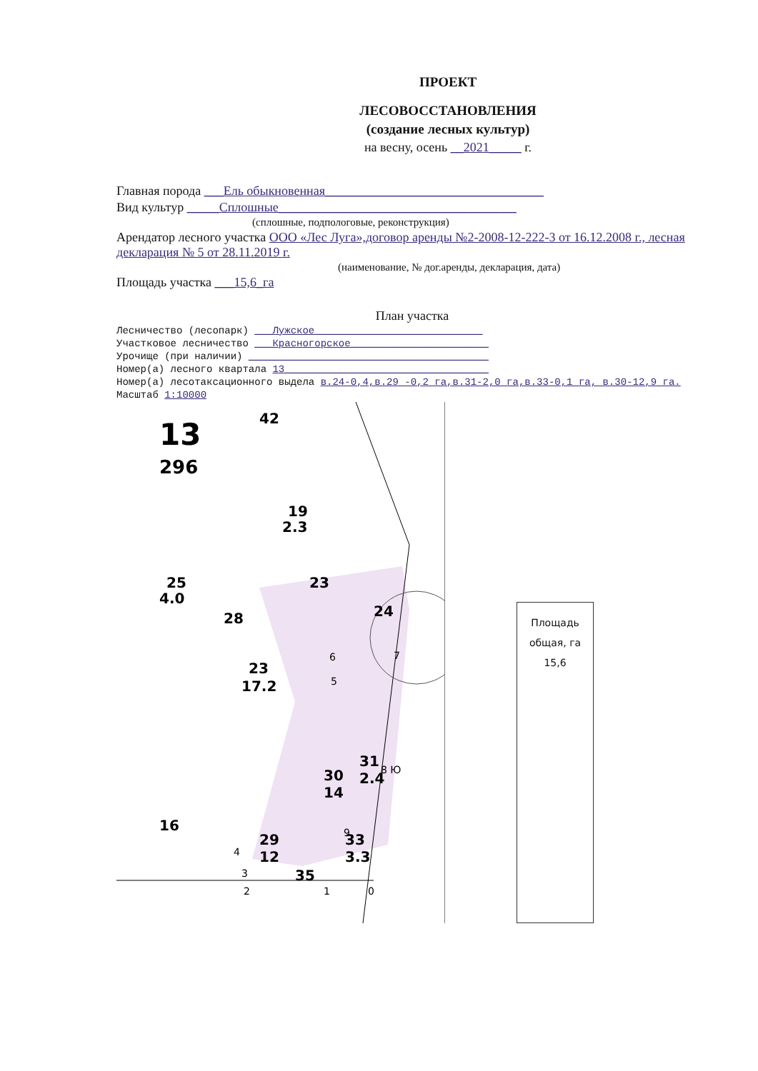ПРОЕКТ
ЛЕСОВОССТАНОВЛЕНИЯ
(создание лесных культур)
на весну, осень __2021_____ г.
Главная порода ___Ель обыкновенная__________________________________
Вид культур _____Сплошные_____________________________________
(сплошные, подпологовые, реконструкция)
Арендатор лесного участка ООО «Лес Луга»,договор аренды №2-2008-12-222-3 от 16.12.2008 г., лесная декларация № 5 от 28.11.2019 г.
(наименование, № дог.аренды, декларация, дата)
Площадь участка ___15,6_га
План участка
Лесничество (лесопарк) ___Лужское____________________________
Участковое лесничество ___Красногорское_______________________
Урочище (при наличии) ________________________________________
Номер(а) лесного квартала 13__________________________________
Номер(а) лесотаксационного выдела в.24-0,4,в.29 -0,2 га,в.31-2,0 га,в.33-0,1 га, в.30-12,9 га.
Масштаб 1:10000
13
296
42
19
2.3
25
4.0
23
28
24
23
17.2
16
29
12
30
14
31
2.4
33
3.3
35
2
1
0
7
8 Ю
9
6
5
4
3
Площадь
общая, га
15,6